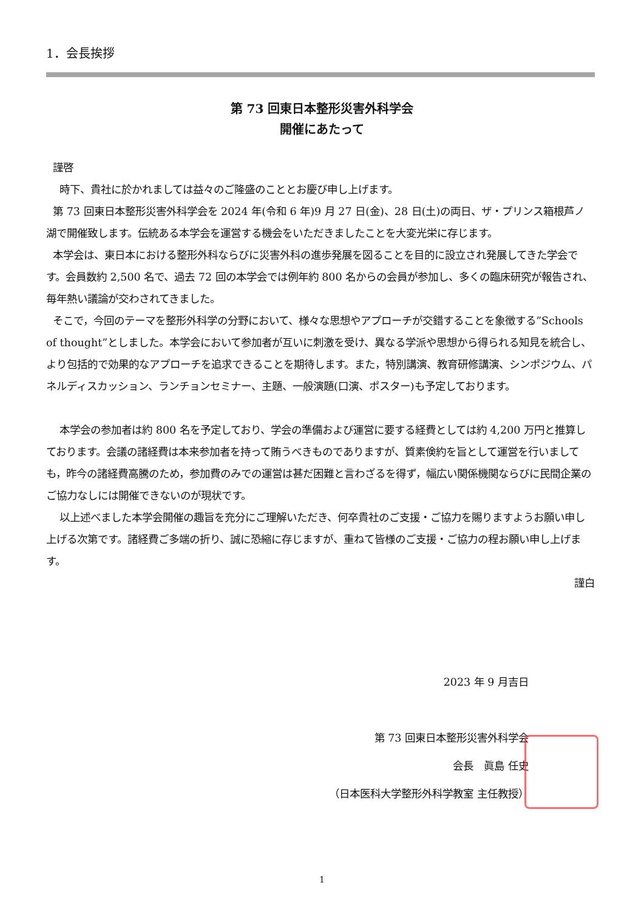1．会長挨拶
第 73 回東日本整形災害外科学会
開催にあたって
謹啓
時下、貴社に於かれましては益々のご隆盛のこととお慶び申し上げます。
第 73 回東日本整形災害外科学会を 2024 年(令和 6 年)9 月 27 日(金)、28 日(土)の両日、ザ・プリンス箱根芦ノ湖で開催致します。伝統ある本学会を運営する機会をいただきましたことを大変光栄に存じます。
本学会は、東日本における整形外科ならびに災害外科の進歩発展を図ることを目的に設立され発展してきた学会です。会員数約 2,500 名で、過去 72 回の本学会では例年約 800 名からの会員が参加し、多くの臨床研究が報告され、毎年熱い議論が交わされてきました。
そこで，今回のテーマを整形外科学の分野において、様々な思想やアプローチが交錯することを象徴する”Schools of thought”としました。本学会において参加者が互いに刺激を受け、異なる学派や思想から得られる知見を統合し、より包括的で効果的なアプローチを追求できることを期待します。また，特別講演、教育研修講演、シンポジウム、パネルディスカッション、ランチョンセミナー、主題、一般演題(口演、ポスター)も予定しております。
本学会の参加者は約 800 名を予定しており、学会の準備および運営に要する経費としては約 4,200 万円と推算しております。会議の諸経費は本来参加者を持って賄うべきものでありますが、質素倹約を旨として運営を行いましても，昨今の諸経費高騰のため，参加費のみでの運営は甚だ困難と言わざるを得ず，幅広い関係機関ならびに民間企業のご協力なしには開催できないのが現状です。
以上述べました本学会開催の趣旨を充分にご理解いただき、何卒貴社のご支援・ご協力を賜りますようお願い申し上げる次第です。諸経費ご多端の折り、誠に恐縮に存じますが、重ねて皆様のご支援・ご協力の程お願い申し上げます。
謹白
2023 年 9 月吉日
第 73 回東日本整形災害外科学会
会長　眞島 任史
（日本医科大学整形外科学教室 主任教授）
1